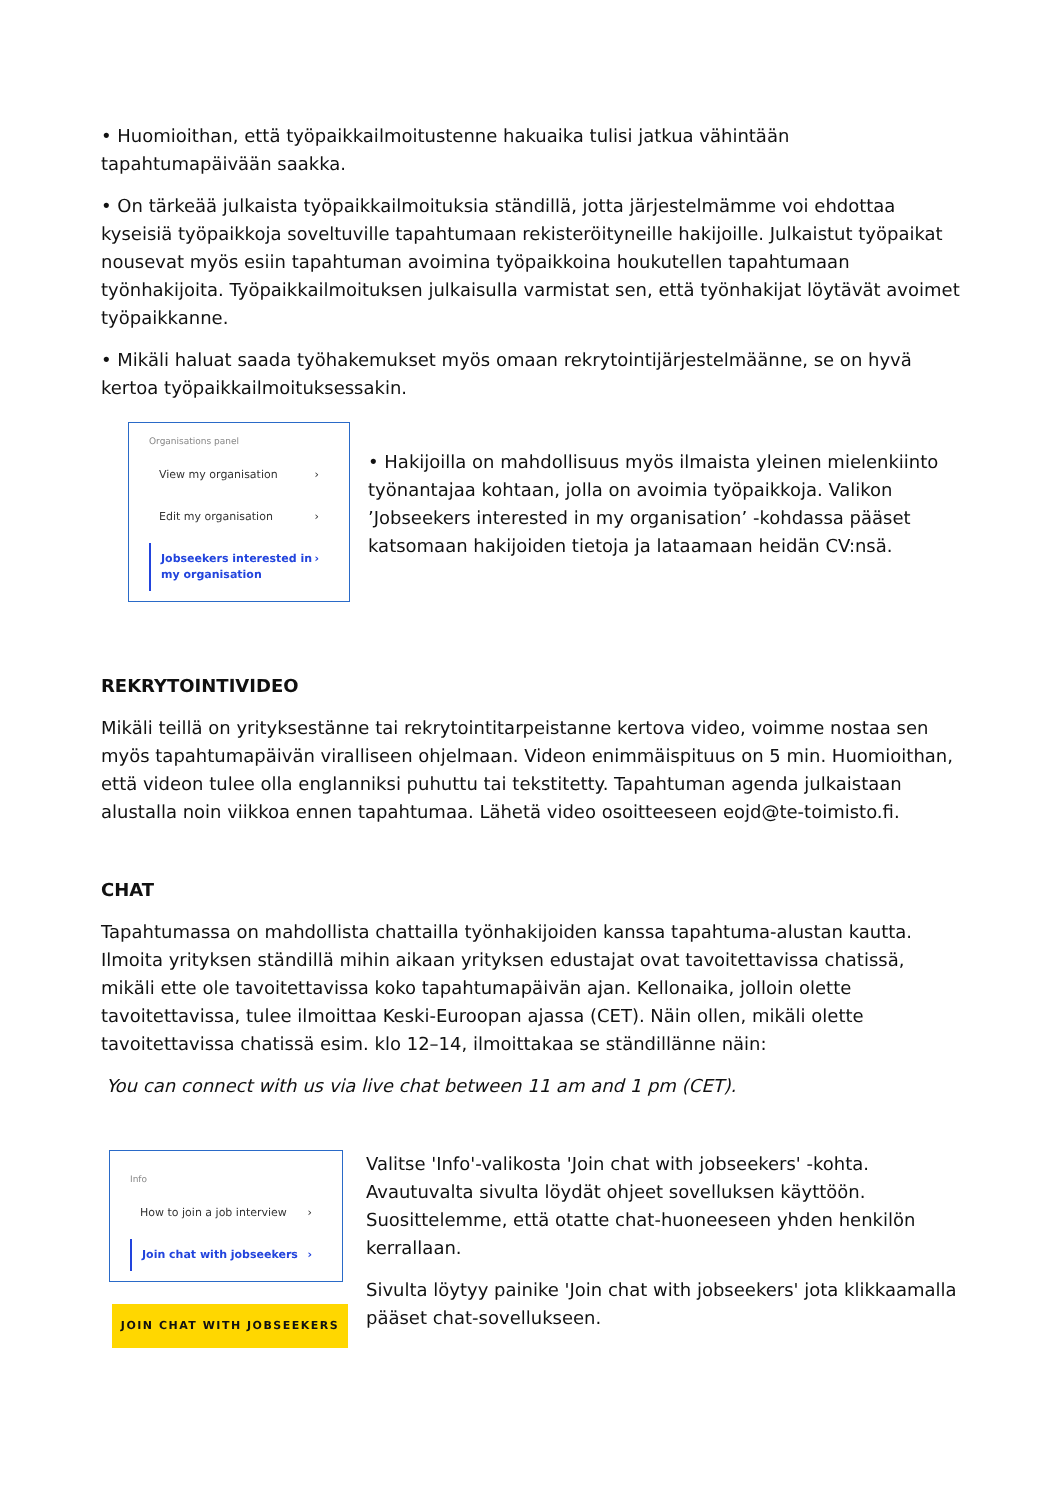• Huomioithan, että työpaikkailmoitustenne hakuaika tulisi jatkua vähintään tapahtumapäivään saakka.
• On tärkeää julkaista työpaikkailmoituksia ständillä, jotta järjestelmämme voi ehdottaa kyseisiä työpaikkoja soveltuville tapahtumaan rekisteröityneille hakijoille. Julkaistut työpaikat nousevat myös esiin tapahtuman avoimina työpaikkoina houkutellen tapahtumaan työnhakijoita. Työpaikkailmoituksen julkaisulla varmistat sen, että työnhakijat löytävät avoimet työpaikkanne.
• Mikäli haluat saada työhakemukset myös omaan rekrytointijärjestelmäänne, se on hyvä kertoa työpaikkailmoituksessakin.
Organisations panel
View my organisation ›
Edit my organisation ›
Jobseekers interested in my organisation ›
• Hakijoilla on mahdollisuus myös ilmaista yleinen mielenkiinto työnantajaa kohtaan, jolla on avoimia työpaikkoja. Valikon ’Jobseekers interested in my organisation’ -kohdassa pääset katsomaan hakijoiden tietoja ja lataamaan heidän CV:nsä.
REKRYTOINTIVIDEO
Mikäli teillä on yrityksestänne tai rekrytointitarpeistanne kertova video, voimme nostaa sen myös tapahtumapäivän viralliseen ohjelmaan. Videon enimmäispituus on 5 min. Huomioithan, että videon tulee olla englanniksi puhuttu tai tekstitetty. Tapahtuman agenda julkaistaan alustalla noin viikkoa ennen tapahtumaa. Lähetä video osoitteeseen eojd@te-toimisto.fi.
CHAT
Tapahtumassa on mahdollista chattailla työnhakijoiden kanssa tapahtuma-alustan kautta. Ilmoita yrityksen ständillä mihin aikaan yrityksen edustajat ovat tavoitettavissa chatissä, mikäli ette ole tavoitettavissa koko tapahtumapäivän ajan. Kellonaika, jolloin olette tavoitettavissa, tulee ilmoittaa Keski-Euroopan ajassa (CET). Näin ollen, mikäli olette tavoitettavissa chatissä esim. klo 12–14, ilmoittakaa se ständillänne näin:
You can connect with us via live chat between 11 am and 1 pm (CET).
Info
How to join a job interview ›
Join chat with jobseekers ›
JOIN CHAT WITH JOBSEEKERS
Valitse 'Info'-valikosta 'Join chat with jobseekers' -kohta. Avautuvalta sivulta löydät ohjeet sovelluksen käyttöön. Suosittelemme, että otatte chat-huoneeseen yhden henkilön kerrallaan.
Sivulta löytyy painike 'Join chat with jobseekers' jota klikkaamalla pääset chat-sovellukseen.